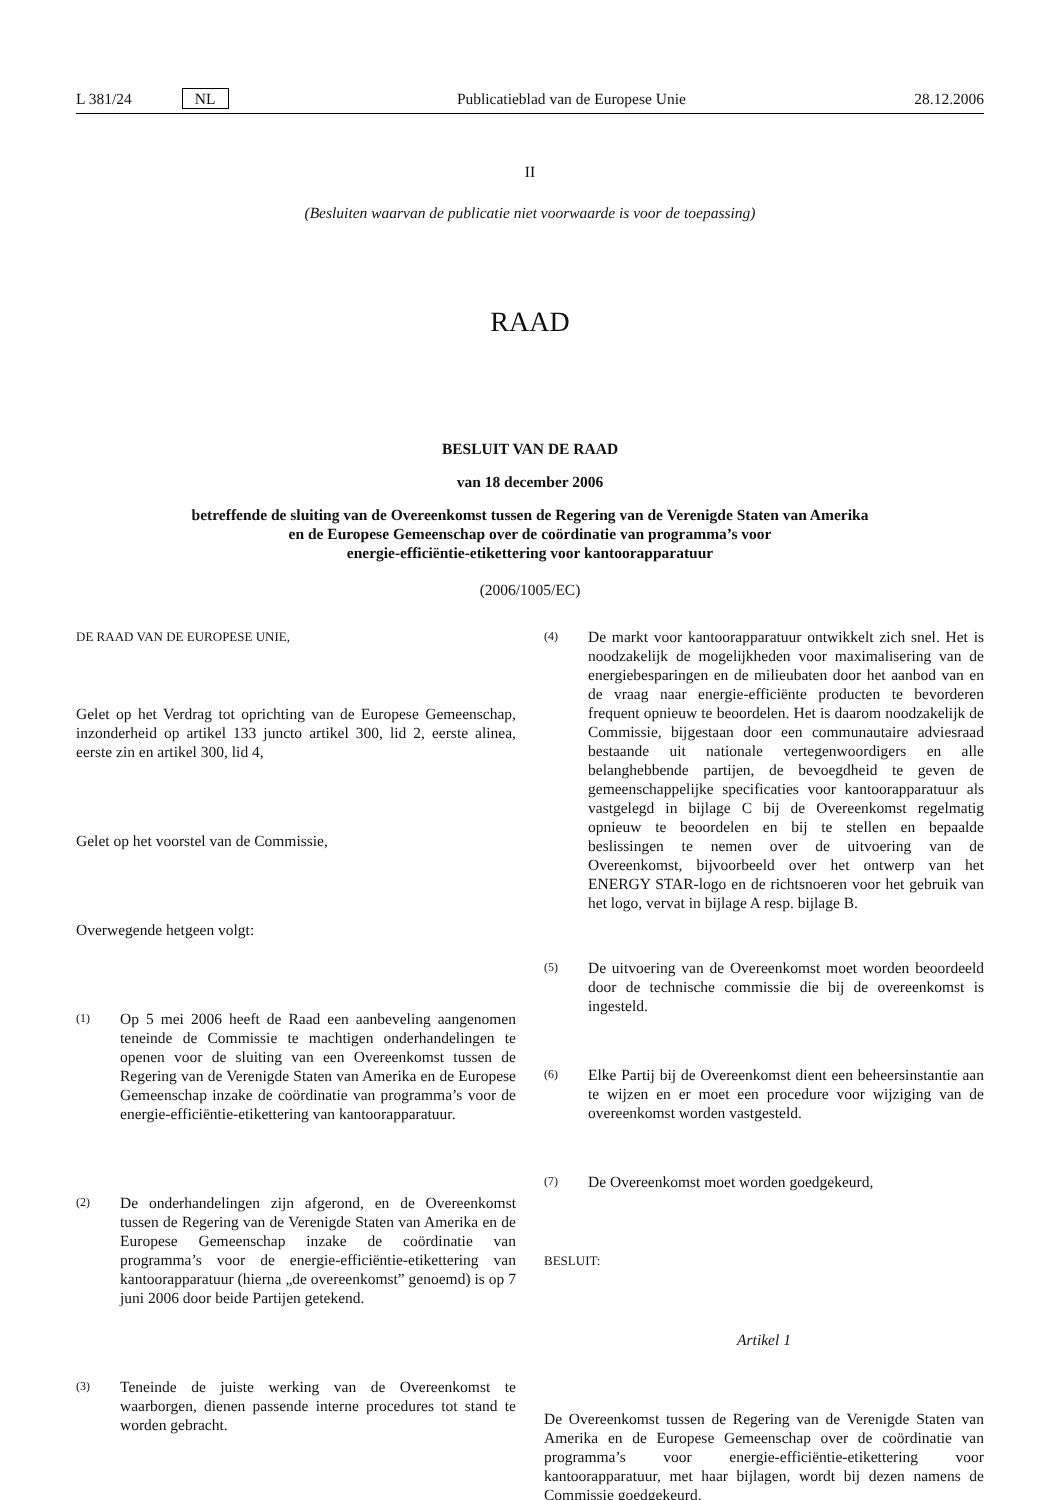L 381/24 NL Publicatieblad van de Europese Unie 28.12.2006
II
(Besluiten waarvan de publicatie niet voorwaarde is voor de toepassing)
RAAD
BESLUIT VAN DE RAAD
van 18 december 2006
betreffende de sluiting van de Overeenkomst tussen de Regering van de Verenigde Staten van Amerika
en de Europese Gemeenschap over de coördinatie van programma’s voor
energie-efficiëntie-etikettering voor kantoorapparatuur
(2006/1005/EC)
DE RAAD VAN DE EUROPESE UNIE,
Gelet op het Verdrag tot oprichting van de Europese Gemeenschap, inzonderheid op artikel 133 juncto artikel 300, lid 2, eerste alinea, eerste zin en artikel 300, lid 4,
Gelet op het voorstel van de Commissie,
Overwegende hetgeen volgt:
(1)
Op 5 mei 2006 heeft de Raad een aanbeveling aangenomen teneinde de Commissie te machtigen onderhandelingen te openen voor de sluiting van een Overeenkomst tussen de Regering van de Verenigde Staten van Amerika en de Europese Gemeenschap inzake de coördinatie van programma’s voor de energie-efficiëntie-etikettering van kantoorapparatuur.
(2)
De onderhandelingen zijn afgerond, en de Overeenkomst tussen de Regering van de Verenigde Staten van Amerika en de Europese Gemeenschap inzake de coördinatie van programma’s voor de energie-efficiëntie-etikettering van kantoorapparatuur (hierna „de overeenkomst” genoemd) is op 7 juni 2006 door beide Partijen getekend.
(3)
Teneinde de juiste werking van de Overeenkomst te waarborgen, dienen passende interne procedures tot stand te worden gebracht.
(4)
De markt voor kantoorapparatuur ontwikkelt zich snel. Het is noodzakelijk de mogelijkheden voor maximalisering van de energiebesparingen en de milieubaten door het aanbod van en de vraag naar energie-efficiënte producten te bevorderen frequent opnieuw te beoordelen. Het is daarom noodzakelijk de Commissie, bijgestaan door een communautaire adviesraad bestaande uit nationale vertegenwoordigers en alle belanghebbende partijen, de bevoegdheid te geven de gemeenschappelijke specificaties voor kantoorapparatuur als vastgelegd in bijlage C bij de Overeenkomst regelmatig opnieuw te beoordelen en bij te stellen en bepaalde beslissingen te nemen over de uitvoering van de Overeenkomst, bijvoorbeeld over het ontwerp van het ENERGY STAR-logo en de richtsnoeren voor het gebruik van het logo, vervat in bijlage A resp. bijlage B.
(5)
De uitvoering van de Overeenkomst moet worden beoordeeld door de technische commissie die bij de overeenkomst is ingesteld.
(6)
Elke Partij bij de Overeenkomst dient een beheersinstantie aan te wijzen en er moet een procedure voor wijziging van de overeenkomst worden vastgesteld.
(7)
De Overeenkomst moet worden goedgekeurd,
BESLUIT:
Artikel 1
De Overeenkomst tussen de Regering van de Verenigde Staten van Amerika en de Europese Gemeenschap over de coördinatie van programma’s voor energie-efficiëntie-etikettering voor kantoorapparatuur, met haar bijlagen, wordt bij dezen namens de Commissie goedgekeurd.